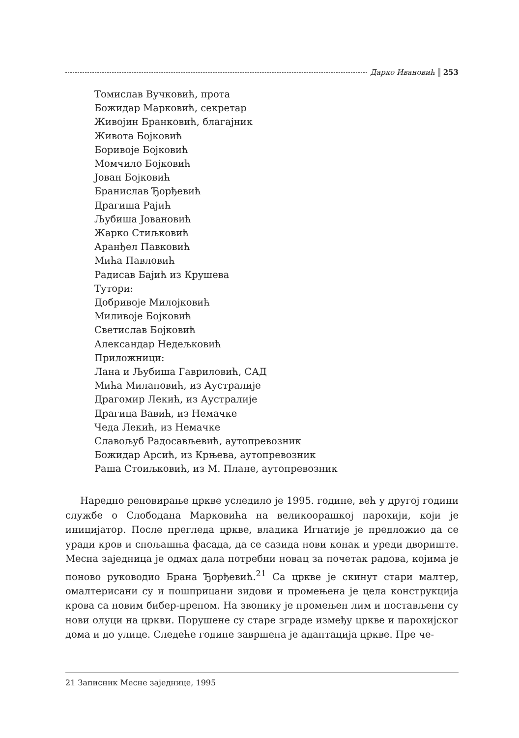Дарко Ивановић 253
Томислав Вучковић, прота
Божидар Марковић, секретар
Живојин Бранковић, благајник
Живота Бојковић
Боривоје Бојковић
Момчило Бојковић
Јован Бојковић
Бранислав Ђорђевић
Драгиша Рајић
Љубиша Јовановић
Жарко Стиљковић
Аранђел Павковић
Мића Павловић
Радисав Бајић из Крушева
Тутори:
Добривоје Милојковић
Миливоје Бојковић
Светислав Бојковић
Александар Недељковић
Приложници:
Лана и Љубиша Гавриловић, САД
Мића Милановић, из Аустралије
Драгомир Лекић, из Аустралије
Драгица Вавић, из Немачке
Чеда Лекић, из Немачке
Славољуб Радосављевић, аутопревозник
Божидар Арсић, из Крњева, аутопревозник
Раша Стоиљковић, из М. Плане, аутопревозник
Наредно реновирање цркве уследило је 1995. године, већ у другој години службе о Слободана Марковића на великоорашкој парохији, који је иницијатор. После прегледа цркве, владика Игнатије је предложио да се уради кров и спољашња фасада, да се сазида нови конак и уреди двориште. Месна заједница је одмах дала потребни новац за почетак радова, којима је поново руководио Брана Ђорђевић.<sup>21</sup> Са цркве је скинут стари малтер, омалтерисани су и пошприцани зидови и промењена је цела конструкција крова са новим бибер-црепом. На звонику је промењен лим и постављени су нови олуци на цркви. Порушене су старе зграде између цркве и парохијског дома и до улице. Следеће године завршена је адаптација цркве. Пре че-
21 Записник Месне заједнице, 1995